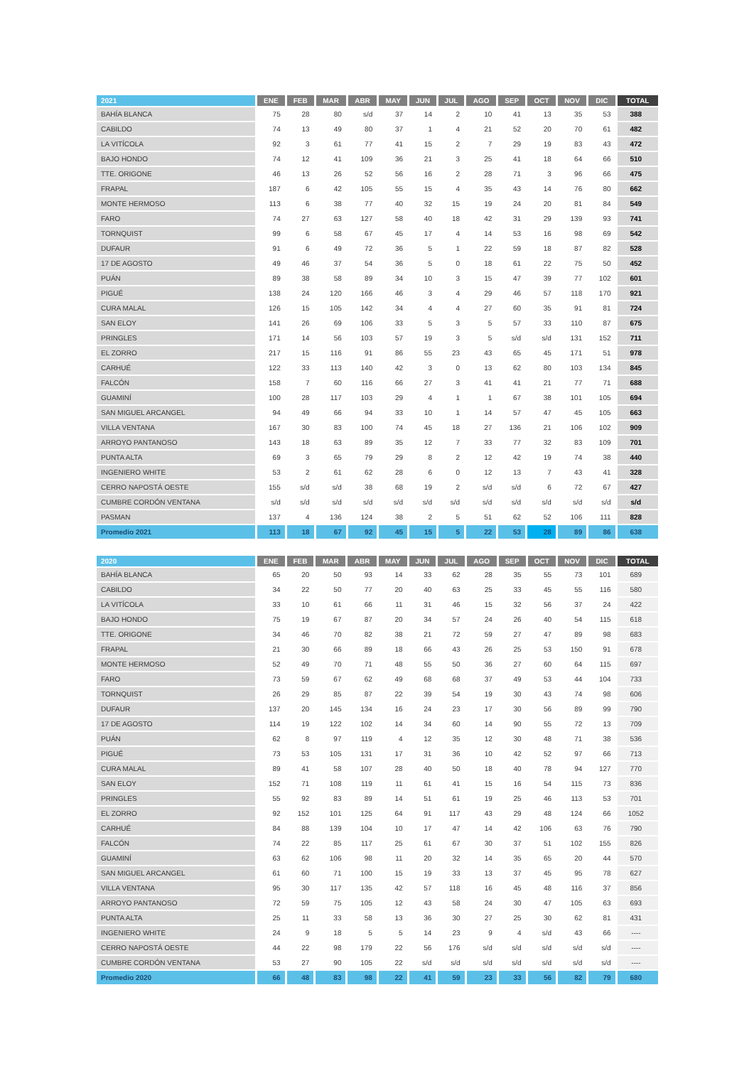| 2021 | ENE | FEB | MAR | ABR | MAY | JUN | JUL | AGO | SEP | OCT | NOV | DIC | TOTAL |
| --- | --- | --- | --- | --- | --- | --- | --- | --- | --- | --- | --- | --- | --- |
| BAHÍA BLANCA | 75 | 28 | 80 | s/d | 37 | 14 | 2 | 10 | 41 | 13 | 35 | 53 | 388 |
| CABILDO | 74 | 13 | 49 | 80 | 37 | 1 | 4 | 21 | 52 | 20 | 70 | 61 | 482 |
| LA VITÍCOLA | 92 | 3 | 61 | 77 | 41 | 15 | 2 | 7 | 29 | 19 | 83 | 43 | 472 |
| BAJO HONDO | 74 | 12 | 41 | 109 | 36 | 21 | 3 | 25 | 41 | 18 | 64 | 66 | 510 |
| TTE. ORIGONE | 46 | 13 | 26 | 52 | 56 | 16 | 2 | 28 | 71 | 3 | 96 | 66 | 475 |
| FRAPAL | 187 | 6 | 42 | 105 | 55 | 15 | 4 | 35 | 43 | 14 | 76 | 80 | 662 |
| MONTE HERMOSO | 113 | 6 | 38 | 77 | 40 | 32 | 15 | 19 | 24 | 20 | 81 | 84 | 549 |
| FARO | 74 | 27 | 63 | 127 | 58 | 40 | 18 | 42 | 31 | 29 | 139 | 93 | 741 |
| TORNQUIST | 99 | 6 | 58 | 67 | 45 | 17 | 4 | 14 | 53 | 16 | 98 | 69 | 542 |
| DUFAUR | 91 | 6 | 49 | 72 | 36 | 5 | 1 | 22 | 59 | 18 | 87 | 82 | 528 |
| 17 DE AGOSTO | 49 | 46 | 37 | 54 | 36 | 5 | 0 | 18 | 61 | 22 | 75 | 50 | 452 |
| PUÁN | 89 | 38 | 58 | 89 | 34 | 10 | 3 | 15 | 47 | 39 | 77 | 102 | 601 |
| PIGUÉ | 138 | 24 | 120 | 166 | 46 | 3 | 4 | 29 | 46 | 57 | 118 | 170 | 921 |
| CURA MALAL | 126 | 15 | 105 | 142 | 34 | 4 | 4 | 27 | 60 | 35 | 91 | 81 | 724 |
| SAN ELOY | 141 | 26 | 69 | 106 | 33 | 5 | 3 | 5 | 57 | 33 | 110 | 87 | 675 |
| PRINGLES | 171 | 14 | 56 | 103 | 57 | 19 | 3 | 5 | s/d | s/d | 131 | 152 | 711 |
| EL ZORRO | 217 | 15 | 116 | 91 | 86 | 55 | 23 | 43 | 65 | 45 | 171 | 51 | 978 |
| CARHUÉ | 122 | 33 | 113 | 140 | 42 | 3 | 0 | 13 | 62 | 80 | 103 | 134 | 845 |
| FALCÓN | 158 | 7 | 60 | 116 | 66 | 27 | 3 | 41 | 41 | 21 | 77 | 71 | 688 |
| GUAMINÍ | 100 | 28 | 117 | 103 | 29 | 4 | 1 | 1 | 67 | 38 | 101 | 105 | 694 |
| SAN MIGUEL ARCANGEL | 94 | 49 | 66 | 94 | 33 | 10 | 1 | 14 | 57 | 47 | 45 | 105 | 663 |
| VILLA VENTANA | 167 | 30 | 83 | 100 | 74 | 45 | 18 | 27 | 136 | 21 | 106 | 102 | 909 |
| ARROYO PANTANOSO | 143 | 18 | 63 | 89 | 35 | 12 | 7 | 33 | 77 | 32 | 83 | 109 | 701 |
| PUNTA ALTA | 69 | 3 | 65 | 79 | 29 | 8 | 2 | 12 | 42 | 19 | 74 | 38 | 440 |
| INGENIERO WHITE | 53 | 2 | 61 | 62 | 28 | 6 | 0 | 12 | 13 | 7 | 43 | 41 | 328 |
| CERRO NAPOSTÁ OESTE | 155 | s/d | s/d | 38 | 68 | 19 | 2 | s/d | s/d | 6 | 72 | 67 | 427 |
| CUMBRE CORDÓN VENTANA | s/d | s/d | s/d | s/d | s/d | s/d | s/d | s/d | s/d | s/d | s/d | s/d | s/d |
| PASMAN | 137 | 4 | 136 | 124 | 38 | 2 | 5 | 51 | 62 | 52 | 106 | 111 | 828 |
| Promedio 2021 | 113 | 18 | 67 | 92 | 45 | 15 | 5 | 22 | 53 | 28 | 89 | 86 | 638 |
| 2020 | ENE | FEB | MAR | ABR | MAY | JUN | JUL | AGO | SEP | OCT | NOV | DIC | TOTAL |
| --- | --- | --- | --- | --- | --- | --- | --- | --- | --- | --- | --- | --- | --- |
| BAHÍA BLANCA | 65 | 20 | 50 | 93 | 14 | 33 | 62 | 28 | 35 | 55 | 73 | 101 | 689 |
| CABILDO | 34 | 22 | 50 | 77 | 20 | 40 | 63 | 25 | 33 | 45 | 55 | 116 | 580 |
| LA VITÍCOLA | 33 | 10 | 61 | 66 | 11 | 31 | 46 | 15 | 32 | 56 | 37 | 24 | 422 |
| BAJO HONDO | 75 | 19 | 67 | 87 | 20 | 34 | 57 | 24 | 26 | 40 | 54 | 115 | 618 |
| TTE. ORIGONE | 34 | 46 | 70 | 82 | 38 | 21 | 72 | 59 | 27 | 47 | 89 | 98 | 683 |
| FRAPAL | 21 | 30 | 66 | 89 | 18 | 66 | 43 | 26 | 25 | 53 | 150 | 91 | 678 |
| MONTE HERMOSO | 52 | 49 | 70 | 71 | 48 | 55 | 50 | 36 | 27 | 60 | 64 | 115 | 697 |
| FARO | 73 | 59 | 67 | 62 | 49 | 68 | 68 | 37 | 49 | 53 | 44 | 104 | 733 |
| TORNQUIST | 26 | 29 | 85 | 87 | 22 | 39 | 54 | 19 | 30 | 43 | 74 | 98 | 606 |
| DUFAUR | 137 | 20 | 145 | 134 | 16 | 24 | 23 | 17 | 30 | 56 | 89 | 99 | 790 |
| 17 DE AGOSTO | 114 | 19 | 122 | 102 | 14 | 34 | 60 | 14 | 90 | 55 | 72 | 13 | 709 |
| PUÁN | 62 | 8 | 97 | 119 | 4 | 12 | 35 | 12 | 30 | 48 | 71 | 38 | 536 |
| PIGUÉ | 73 | 53 | 105 | 131 | 17 | 31 | 36 | 10 | 42 | 52 | 97 | 66 | 713 |
| CURA MALAL | 89 | 41 | 58 | 107 | 28 | 40 | 50 | 18 | 40 | 78 | 94 | 127 | 770 |
| SAN ELOY | 152 | 71 | 108 | 119 | 11 | 61 | 41 | 15 | 16 | 54 | 115 | 73 | 836 |
| PRINGLES | 55 | 92 | 83 | 89 | 14 | 51 | 61 | 19 | 25 | 46 | 113 | 53 | 701 |
| EL ZORRO | 92 | 152 | 101 | 125 | 64 | 91 | 117 | 43 | 29 | 48 | 124 | 66 | 1052 |
| CARHUÉ | 84 | 88 | 139 | 104 | 10 | 17 | 47 | 14 | 42 | 106 | 63 | 76 | 790 |
| FALCÓN | 74 | 22 | 85 | 117 | 25 | 61 | 67 | 30 | 37 | 51 | 102 | 155 | 826 |
| GUAMINÍ | 63 | 62 | 106 | 98 | 11 | 20 | 32 | 14 | 35 | 65 | 20 | 44 | 570 |
| SAN MIGUEL ARCANGEL | 61 | 60 | 71 | 100 | 15 | 19 | 33 | 13 | 37 | 45 | 95 | 78 | 627 |
| VILLA VENTANA | 95 | 30 | 117 | 135 | 42 | 57 | 118 | 16 | 45 | 48 | 116 | 37 | 856 |
| ARROYO PANTANOSO | 72 | 59 | 75 | 105 | 12 | 43 | 58 | 24 | 30 | 47 | 105 | 63 | 693 |
| PUNTA ALTA | 25 | 11 | 33 | 58 | 13 | 36 | 30 | 27 | 25 | 30 | 62 | 81 | 431 |
| INGENIERO WHITE | 24 | 9 | 18 | 5 | 5 | 14 | 23 | 9 | 4 | s/d | 43 | 66 | ---- |
| CERRO NAPOSTÁ OESTE | 44 | 22 | 98 | 179 | 22 | 56 | 176 | s/d | s/d | s/d | s/d | s/d | ---- |
| CUMBRE CORDÓN VENTANA | 53 | 27 | 90 | 105 | 22 | s/d | s/d | s/d | s/d | s/d | s/d | s/d | ---- |
| Promedio 2020 | 66 | 48 | 83 | 98 | 22 | 41 | 59 | 23 | 33 | 56 | 82 | 79 | 680 |